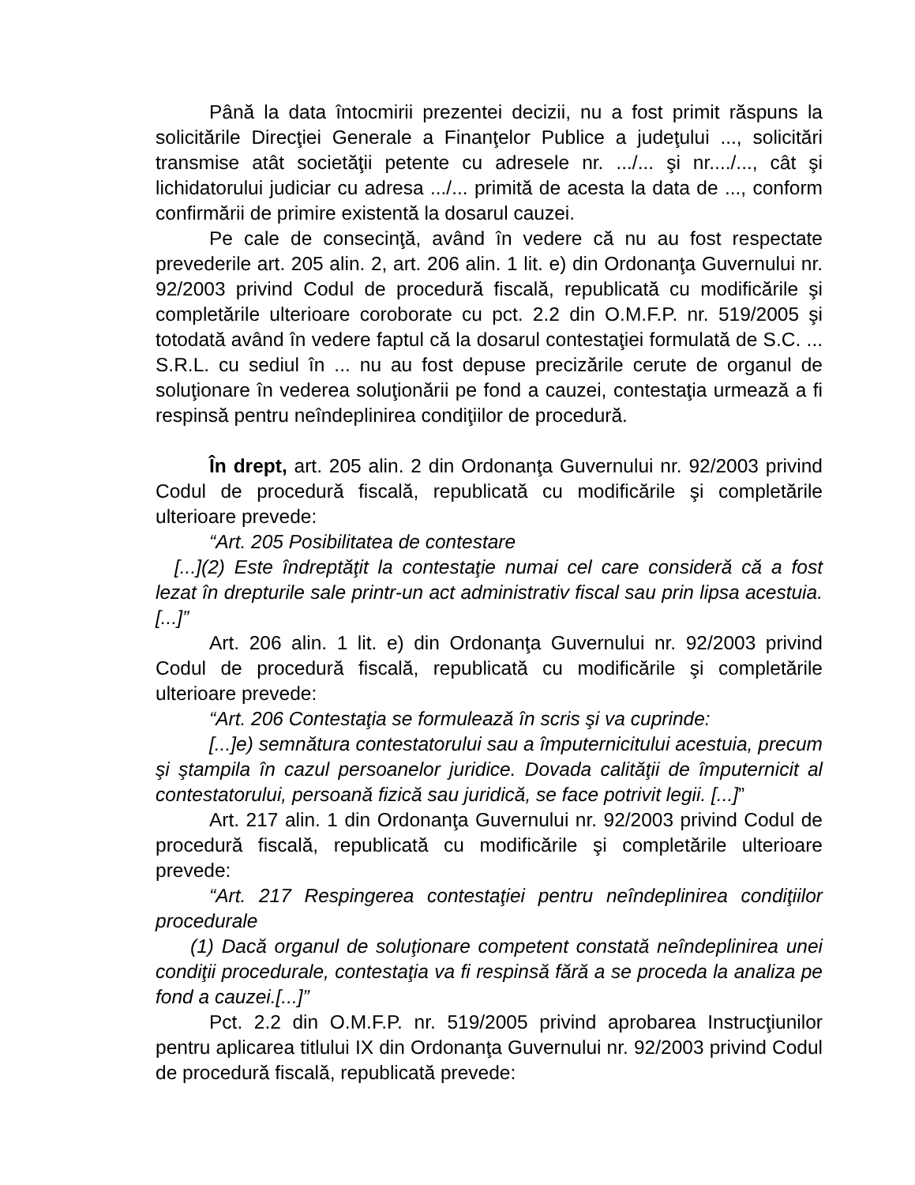Până la data întocmirii prezentei decizii, nu a fost primit răspuns la solicitările Direcţiei Generale a Finanţelor Publice a judeţului ..., solicitări transmise atât societăţii petente cu adresele nr. .../... şi nr..../..., cât şi lichidatorului judiciar cu adresa .../... primită de acesta la data de ..., conform confirmării de primire existentă la dosarul cauzei.
Pe cale de consecinţă, având în vedere că nu au fost respectate prevederile art. 205 alin. 2, art. 206 alin. 1 lit. e) din Ordonanţa Guvernului nr. 92/2003 privind Codul de procedură fiscală, republicată cu modificările şi completările ulterioare coroborate cu pct. 2.2 din O.M.F.P. nr. 519/2005 şi totodată având în vedere faptul că la dosarul contestaţiei formulată de S.C. ... S.R.L. cu sediul în ... nu au fost depuse precizările cerute de organul de soluţionare în vederea soluţionării pe fond a cauzei, contestaţia urmează a fi respinsă pentru neîndeplinirea condiţiilor de procedură.
În drept, art. 205 alin. 2 din Ordonanţa Guvernului nr. 92/2003 privind Codul de procedură fiscală, republicată cu modificările şi completările ulterioare prevede:
“Art. 205 Posibilitatea de contestare
[...](2) Este îndreptăţit la contestaţie numai cel care consideră că a fost lezat în drepturile sale printr-un act administrativ fiscal sau prin lipsa acestuia.[...]”
Art. 206 alin. 1 lit. e) din Ordonanţa Guvernului nr. 92/2003 privind Codul de procedură fiscală, republicată cu modificările şi completările ulterioare prevede:
“Art. 206 Contestaţia se formulează în scris şi va cuprinde:
[...]e) semnătura contestatorului sau a împuternicitului acestuia, precum şi ştampila în cazul persoanelor juridice. Dovada calităţii de împuternicit al contestatorului, persoană fizică sau juridică, se face potrivit legii. [...]”
Art. 217 alin. 1 din Ordonanţa Guvernului nr. 92/2003 privind Codul de procedură fiscală, republicată cu modificările şi completările ulterioare prevede:
“Art. 217 Respingerea contestaţiei pentru neîndeplinirea condiţiilor procedurale
(1) Dacă organul de soluţionare competent constată neîndeplinirea unei condiţii procedurale, contestaţia va fi respinsă fără a se proceda la analiza pe fond a cauzei.[...]”
Pct. 2.2 din O.M.F.P. nr. 519/2005 privind aprobarea Instrucţiunilor pentru aplicarea titlului IX din Ordonanţa Guvernului nr. 92/2003 privind Codul de procedură fiscală, republicată prevede: